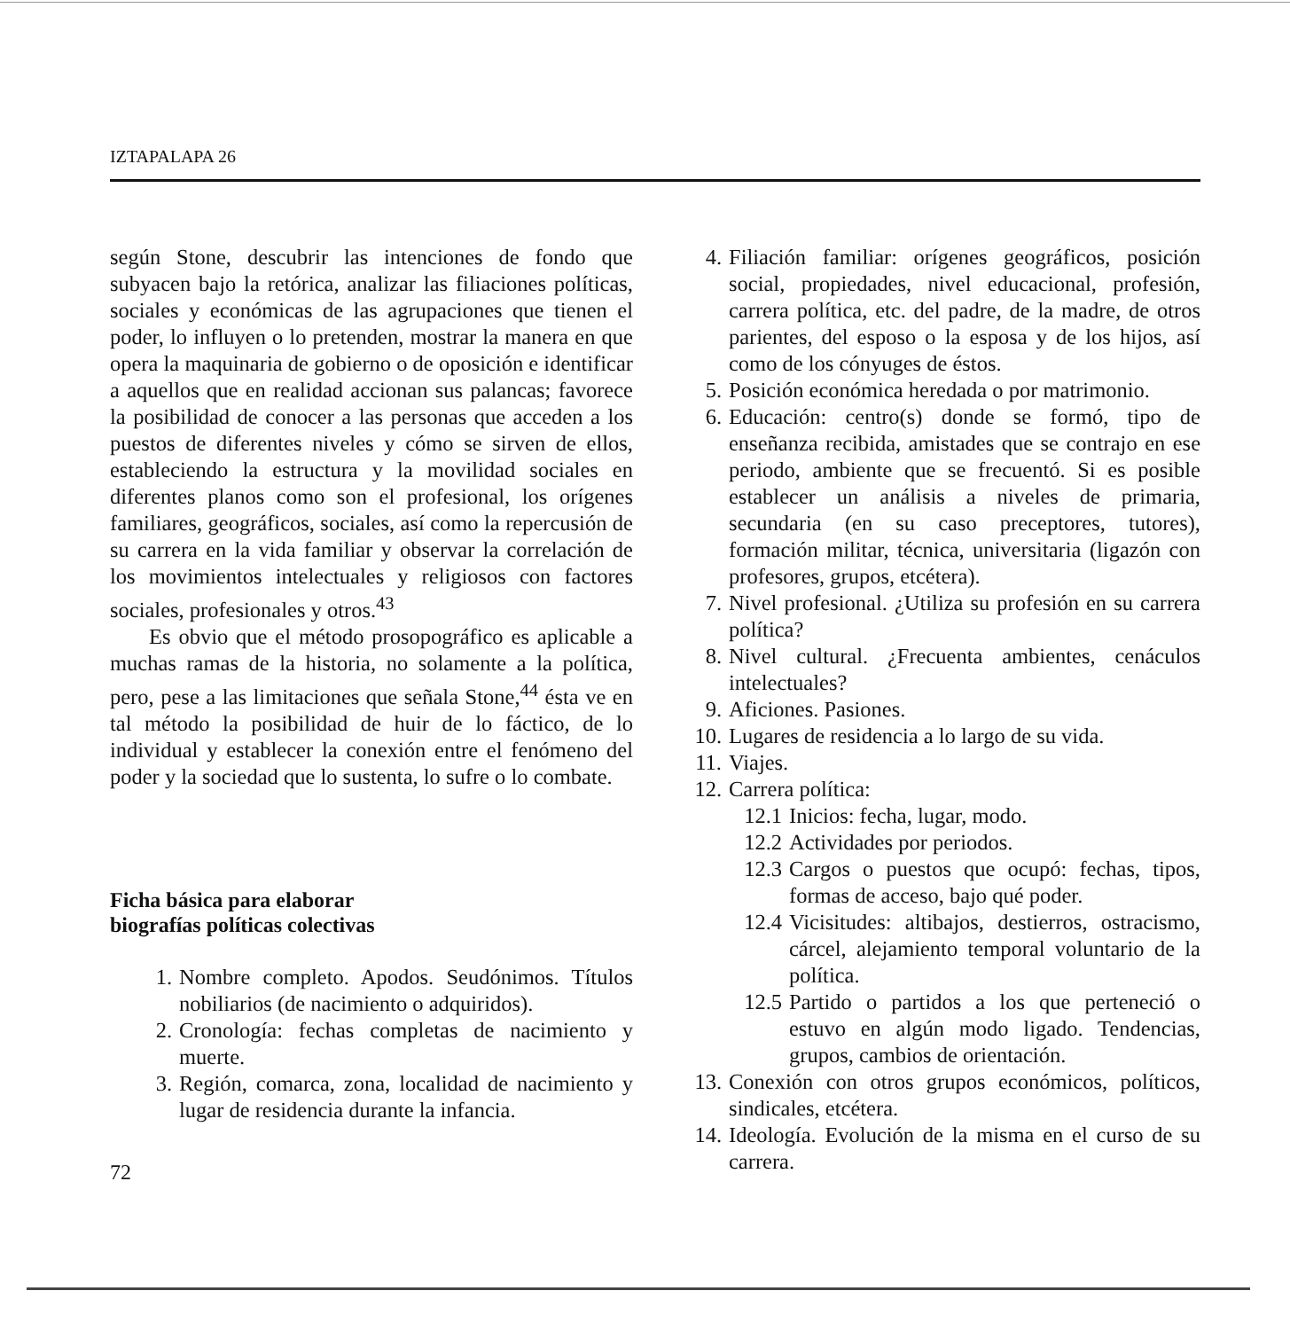IZTAPALAPA 26
según Stone, descubrir las intenciones de fondo que subyacen bajo la retórica, analizar las filiaciones políticas, sociales y económicas de las agrupaciones que tienen el poder, lo influyen o lo pretenden, mostrar la manera en que opera la maquinaria de gobierno o de oposición e identificar a aquellos que en realidad accionan sus palancas; favorece la posibilidad de conocer a las personas que acceden a los puestos de diferentes niveles y cómo se sirven de ellos, estableciendo la estructura y la movilidad sociales en diferentes planos como son el profesional, los orígenes familiares, geográficos, sociales, así como la repercusión de su carrera en la vida familiar y observar la correlación de los movimientos intelectuales y religiosos con factores sociales, profesionales y otros.<sup>43</sup>
Es obvio que el método prosopográfico es aplicable a muchas ramas de la historia, no solamente a la política, pero, pese a las limitaciones que señala Stone,<sup>44</sup> ésta ve en tal método la posibilidad de huir de lo fáctico, de lo individual y establecer la conexión entre el fenómeno del poder y la sociedad que lo sustenta, lo sufre o lo combate.
Ficha básica para elaborar
biografías políticas colectivas
1. Nombre completo. Apodos. Seudónimos. Títulos nobiliarios (de nacimiento o adquiridos).
2. Cronología: fechas completas de nacimiento y muerte.
3. Región, comarca, zona, localidad de nacimiento y lugar de residencia durante la infancia.
72
4. Filiación familiar: orígenes geográficos, posición social, propiedades, nivel educacional, profesión, carrera política, etc. del padre, de la madre, de otros parientes, del esposo o la esposa y de los hijos, así como de los cónyuges de éstos.
5. Posición económica heredada o por matrimonio.
6. Educación: centro(s) donde se formó, tipo de enseñanza recibida, amistades que se contrajo en ese periodo, ambiente que se frecuentó. Si es posible establecer un análisis a niveles de primaria, secundaria (en su caso preceptores, tutores), formación militar, técnica, universitaria (ligazón con profesores, grupos, etcétera).
7. Nivel profesional. ¿Utiliza su profesión en su carrera política?
8. Nivel cultural. ¿Frecuenta ambientes, cenáculos intelectuales?
9. Aficiones. Pasiones.
10. Lugares de residencia a lo largo de su vida.
11. Viajes.
12. Carrera política:
12.1 Inicios: fecha, lugar, modo.
12.2 Actividades por periodos.
12.3 Cargos o puestos que ocupó: fechas, tipos, formas de acceso, bajo qué poder.
12.4 Vicisitudes: altibajos, destierros, ostracismo, cárcel, alejamiento temporal voluntario de la política.
12.5 Partido o partidos a los que perteneció o estuvo en algún modo ligado. Tendencias, grupos, cambios de orientación.
13. Conexión con otros grupos económicos, políticos, sindicales, etcétera.
14. Ideología. Evolución de la misma en el curso de su carrera.